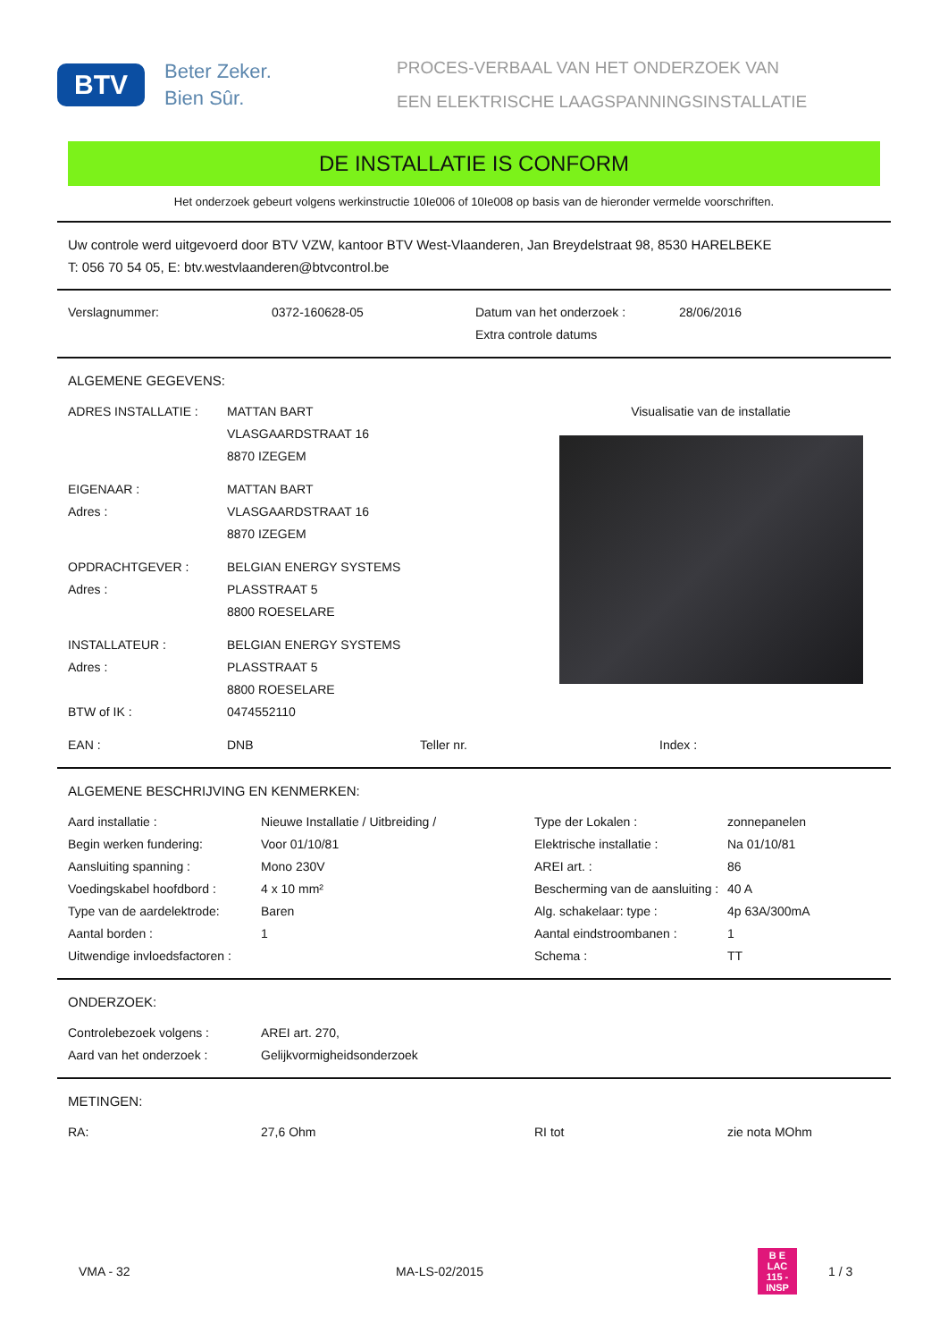BTV
Beter Zeker.
Bien Sûr.
PROCES-VERBAAL VAN HET ONDERZOEK VAN
EEN ELEKTRISCHE LAAGSPANNINGSINSTALLATIE
DE INSTALLATIE IS CONFORM
Het onderzoek gebeurt volgens werkinstructie 10Ie006 of 10Ie008 op basis van de hieronder vermelde voorschriften.
Uw controle werd uitgevoerd door BTV VZW, kantoor BTV West-Vlaanderen, Jan Breydelstraat 98, 8530 HARELBEKE
T: 056 70 54 05, E: btv.westvlaanderen@btvcontrol.be
| Verslagnummer: | 0372-160628-05 | Datum van het onderzoek : Extra controle datums | 28/06/2016 |
ALGEMENE GEGEVENS:
| / ADRES INSTALLATIE : / MATTAN BART VLASGAARDSTRAAT 16 8870 IZEGEM / / EIGENAAR : Adres : / MATTAN BART VLASGAARDSTRAAT 16 8870 IZEGEM / / OPDRACHTGEVER : Adres : / BELGIAN ENERGY SYSTEMS PLASSTRAAT 5 8800 ROESELARE / / INSTALLATEUR : Adres : / BELGIAN ENERGY SYSTEMS PLASSTRAAT 5 8800 ROESELARE / / BTW of IK : / 0474552110 / | Visualisatie van de installatie |
| EAN : | DNB | Teller nr. | Index : |
ALGEMENE BESCHRIJVING EN KENMERKEN:
| Aard installatie : | Nieuwe Installatie / Uitbreiding / | Type der Lokalen : | zonnepanelen |
| Begin werken fundering: | Voor 01/10/81 | Elektrische installatie : | Na 01/10/81 |
| Aansluiting spanning : | Mono 230V | AREI art. : | 86 |
| Voedingskabel hoofdbord : | 4 x 10 mm² | Bescherming van de aansluiting : | 40 A |
| Type van de aardelektrode: | Baren | Alg. schakelaar: type : | 4p 63A/300mA |
| Aantal borden : | 1 | Aantal eindstroombanen : | 1 |
| Uitwendige invloedsfactoren : | | Schema : | TT |
ONDERZOEK:
| Controlebezoek volgens : | AREI art. 270, |
| Aard van het onderzoek : | Gelijkvormigheidsonderzoek |
METINGEN:
| RA: | 27,6 Ohm | RI tot | zie nota MOhm |
VMA - 32 MA-LS-02/2015
B E
LAC
115 - INSP
1 / 3